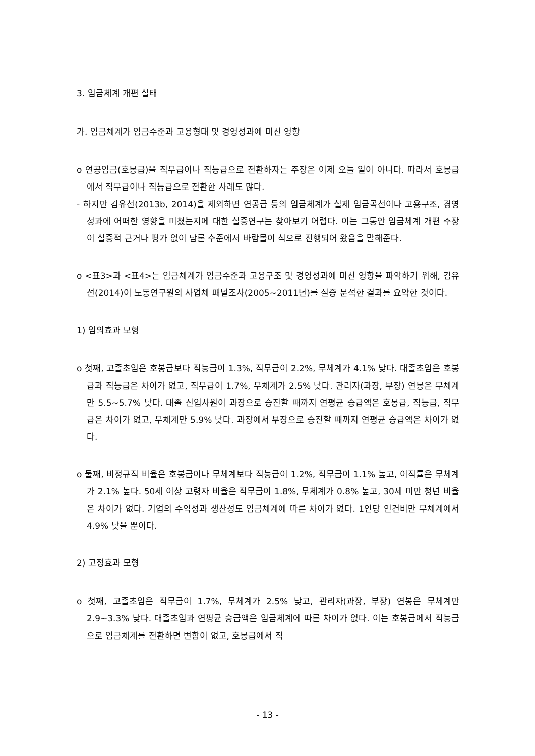3. 임금체계 개편 실태
가. 임금체계가 임금수준과 고용형태 및 경영성과에 미친 영향
o 연공임금(호봉급)을 직무급이나 직능급으로 전환하자는 주장은 어제 오늘 일이 아니다. 따라서 호봉급에서 직무급이나 직능급으로 전환한 사례도 많다.
- 하지만 김유선(2013b, 2014)을 제외하면 연공급 등의 임금체계가 실제 임금곡선이나 고용구조, 경영성과에 어떠한 영향을 미쳤는지에 대한 실증연구는 찾아보기 어렵다. 이는 그동안 임금체계 개편 주장이 실증적 근거나 평가 없이 담론 수준에서 바람몰이 식으로 진행되어 왔음을 말해준다.
o <표3>과 <표4>는 임금체계가 임금수준과 고용구조 및 경영성과에 미친 영향을 파악하기 위해, 김유선(2014)이 노동연구원의 사업체 패널조사(2005~2011년)를 실증 분석한 결과를 요약한 것이다.
1) 임의효과 모형
o 첫째, 고졸초임은 호봉급보다 직능급이 1.3%, 직무급이 2.2%, 무체계가 4.1% 낮다. 대졸초임은 호봉급과 직능급은 차이가 없고, 직무급이 1.7%, 무체계가 2.5% 낮다. 관리자(과장, 부장) 연봉은 무체계만 5.5~5.7% 낮다. 대졸 신입사원이 과장으로 승진할 때까지 연평균 승급액은 호봉급, 직능급, 직무급은 차이가 없고, 무체계만 5.9% 낮다. 과장에서 부장으로 승진할 때까지 연평균 승급액은 차이가 없다.
o 둘째, 비정규직 비율은 호봉급이나 무체계보다 직능급이 1.2%, 직무급이 1.1% 높고, 이직률은 무체계가 2.1% 높다. 50세 이상 고령자 비율은 직무급이 1.8%, 무체계가 0.8% 높고, 30세 미만 청년 비율은 차이가 없다. 기업의 수익성과 생산성도 임금체계에 따른 차이가 없다. 1인당 인건비만 무체계에서 4.9% 낮을 뿐이다.
2) 고정효과 모형
o 첫째, 고졸초임은 직무급이 1.7%, 무체계가 2.5% 낮고, 관리자(과장, 부장) 연봉은 무체계만 2.9~3.3% 낮다. 대졸초임과 연평균 승급액은 임금체계에 따른 차이가 없다. 이는 호봉급에서 직능급으로 임금체계를 전환하면 변함이 없고, 호봉급에서 직
- 13 -